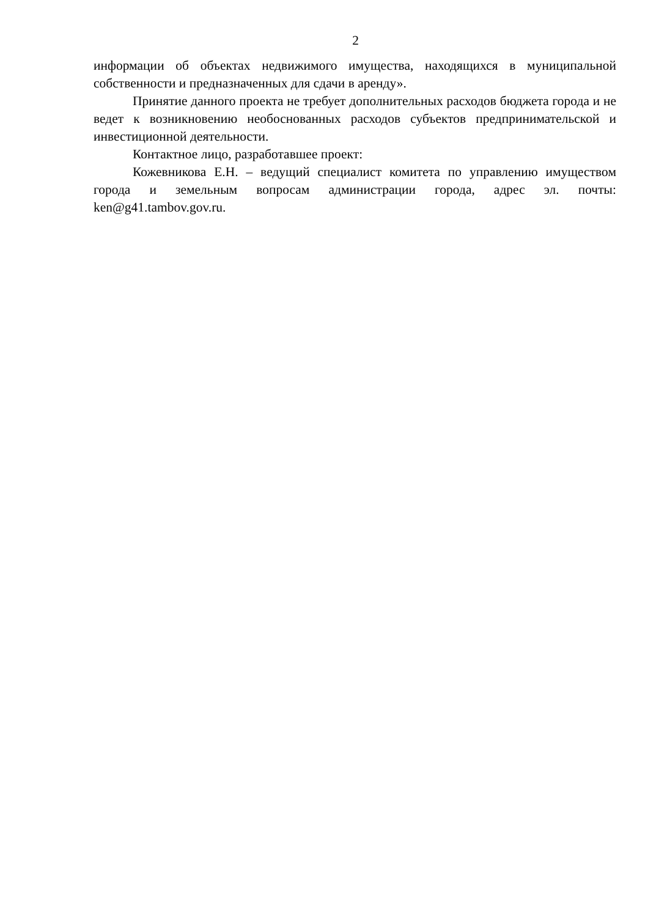2
информации об объектах недвижимого имущества, находящихся в муниципальной собственности и предназначенных для сдачи в аренду».
Принятие данного проекта не требует дополнительных расходов бюджета города и не ведет к возникновению необоснованных расходов субъектов предпринимательской и инвестиционной деятельности.
Контактное лицо, разработавшее проект:
Кожевникова Е.Н. – ведущий специалист комитета по управлению имуществом города и земельным вопросам администрации города, адрес эл. почты: ken@g41.tambov.gov.ru.